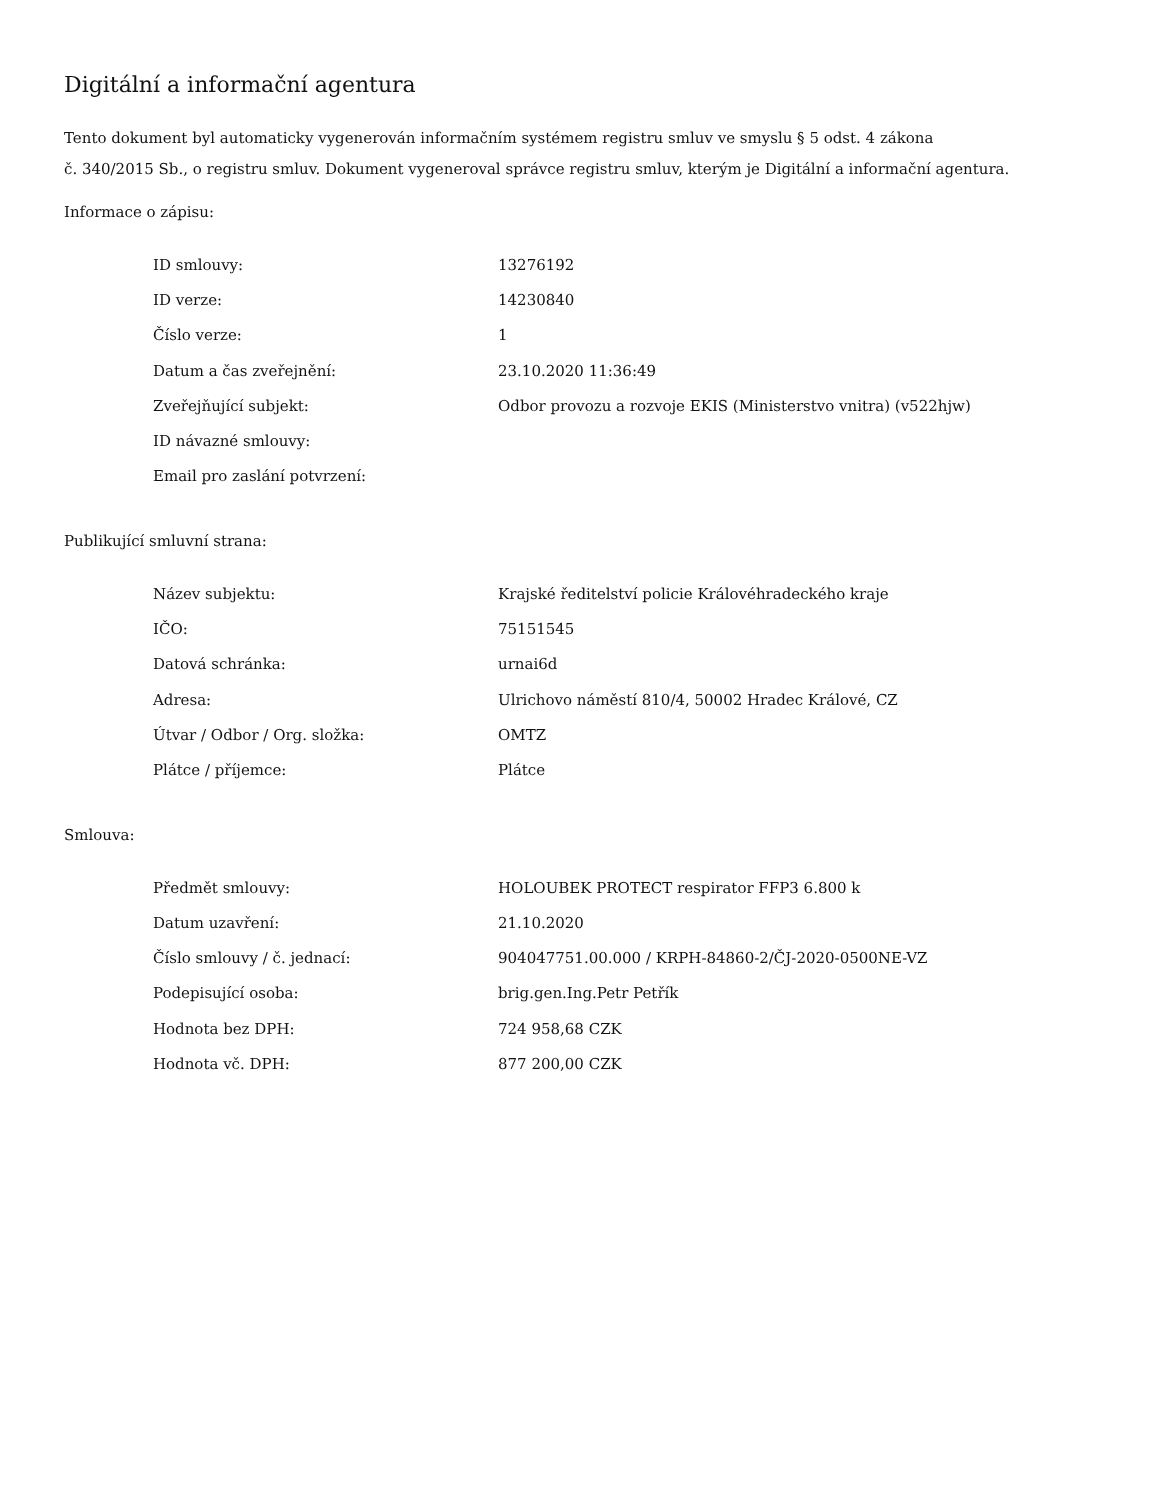Digitální a informační agentura
Tento dokument byl automaticky vygenerován informačním systémem registru smluv ve smyslu § 5 odst. 4 zákona
č. 340/2015 Sb., o registru smluv. Dokument vygeneroval správce registru smluv, kterým je Digitální a informační agentura.
Informace o zápisu:
| ID smlouvy: | 13276192 |
| ID verze: | 14230840 |
| Číslo verze: | 1 |
| Datum a čas zveřejnění: | 23.10.2020 11:36:49 |
| Zveřejňující subjekt: | Odbor provozu a rozvoje EKIS (Ministerstvo vnitra) (v522hjw) |
| ID návazné smlouvy: | |
| Email pro zaslání potvrzení: | |
Publikující smluvní strana:
| Název subjektu: | Krajské ředitelství policie Královéhradeckého kraje |
| IČO: | 75151545 |
| Datová schránka: | urnai6d |
| Adresa: | Ulrichovo náměstí 810/4, 50002 Hradec Králové, CZ |
| Útvar / Odbor / Org. složka: | OMTZ |
| Plátce / příjemce: | Plátce |
Smlouva:
| Předmět smlouvy: | HOLOUBEK PROTECT respirator FFP3 6.800 k |
| Datum uzavření: | 21.10.2020 |
| Číslo smlouvy / č. jednací: | 904047751.00.000 / KRPH-84860-2/ČJ-2020-0500NE-VZ |
| Podepisující osoba: | brig.gen.Ing.Petr Petřík |
| Hodnota bez DPH: | 724 958,68 CZK |
| Hodnota vč. DPH: | 877 200,00 CZK |